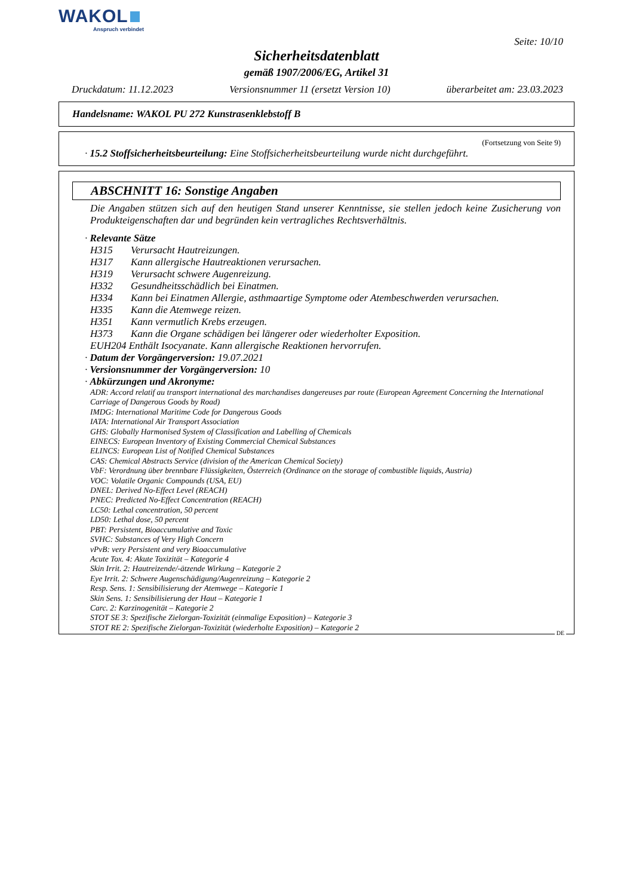WAKOL
Anspruch verbindet
Seite: 10/10
Sicherheitsdatenblatt
gemäß 1907/2006/EG, Artikel 31
Druckdatum: 11.12.2023 Versionsnummer 11 (ersetzt Version 10) überarbeitet am: 23.03.2023
Handelsname: WAKOL PU 272 Kunstrasenklebstoff B
(Fortsetzung von Seite 9)
· 15.2 Stoffsicherheitsbeurteilung: Eine Stoffsicherheitsbeurteilung wurde nicht durchgeführt.
ABSCHNITT 16: Sonstige Angaben
Die Angaben stützen sich auf den heutigen Stand unserer Kenntnisse, sie stellen jedoch keine Zusicherung von Produkteigenschaften dar und begründen kein vertragliches Rechtsverhältnis.
· Relevante Sätze
H315 Verursacht Hautreizungen.
H317 Kann allergische Hautreaktionen verursachen.
H319 Verursacht schwere Augenreizung.
H332 Gesundheitsschädlich bei Einatmen.
H334 Kann bei Einatmen Allergie, asthmaartige Symptome oder Atembeschwerden verursachen.
H335 Kann die Atemwege reizen.
H351 Kann vermutlich Krebs erzeugen.
H373 Kann die Organe schädigen bei längerer oder wiederholter Exposition.
EUH204 Enthält Isocyanate. Kann allergische Reaktionen hervorrufen.
· Datum der Vorgängerversion: 19.07.2021
· Versionsnummer der Vorgängerversion: 10
· Abkürzungen und Akronyme:
ADR: Accord relatif au transport international des marchandises dangereuses par route (European Agreement Concerning the International Carriage of Dangerous Goods by Road)
IMDG: International Maritime Code for Dangerous Goods
IATA: International Air Transport Association
GHS: Globally Harmonised System of Classification and Labelling of Chemicals
EINECS: European Inventory of Existing Commercial Chemical Substances
ELINCS: European List of Notified Chemical Substances
CAS: Chemical Abstracts Service (division of the American Chemical Society)
VbF: Verordnung über brennbare Flüssigkeiten, Österreich (Ordinance on the storage of combustible liquids, Austria)
VOC: Volatile Organic Compounds (USA, EU)
DNEL: Derived No-Effect Level (REACH)
PNEC: Predicted No-Effect Concentration (REACH)
LC50: Lethal concentration, 50 percent
LD50: Lethal dose, 50 percent
PBT: Persistent, Bioaccumulative and Toxic
SVHC: Substances of Very High Concern
vPvB: very Persistent and very Bioaccumulative
Acute Tox. 4: Akute Toxizität – Kategorie 4
Skin Irrit. 2: Hautreizende/-ätzende Wirkung – Kategorie 2
Eye Irrit. 2: Schwere Augenschädigung/Augenreizung – Kategorie 2
Resp. Sens. 1: Sensibilisierung der Atemwege – Kategorie 1
Skin Sens. 1: Sensibilisierung der Haut – Kategorie 1
Carc. 2: Karzinogenität – Kategorie 2
STOT SE 3: Spezifische Zielorgan-Toxizität (einmalige Exposition) – Kategorie 3
STOT RE 2: Spezifische Zielorgan-Toxizität (wiederholte Exposition) – Kategorie 2
DE